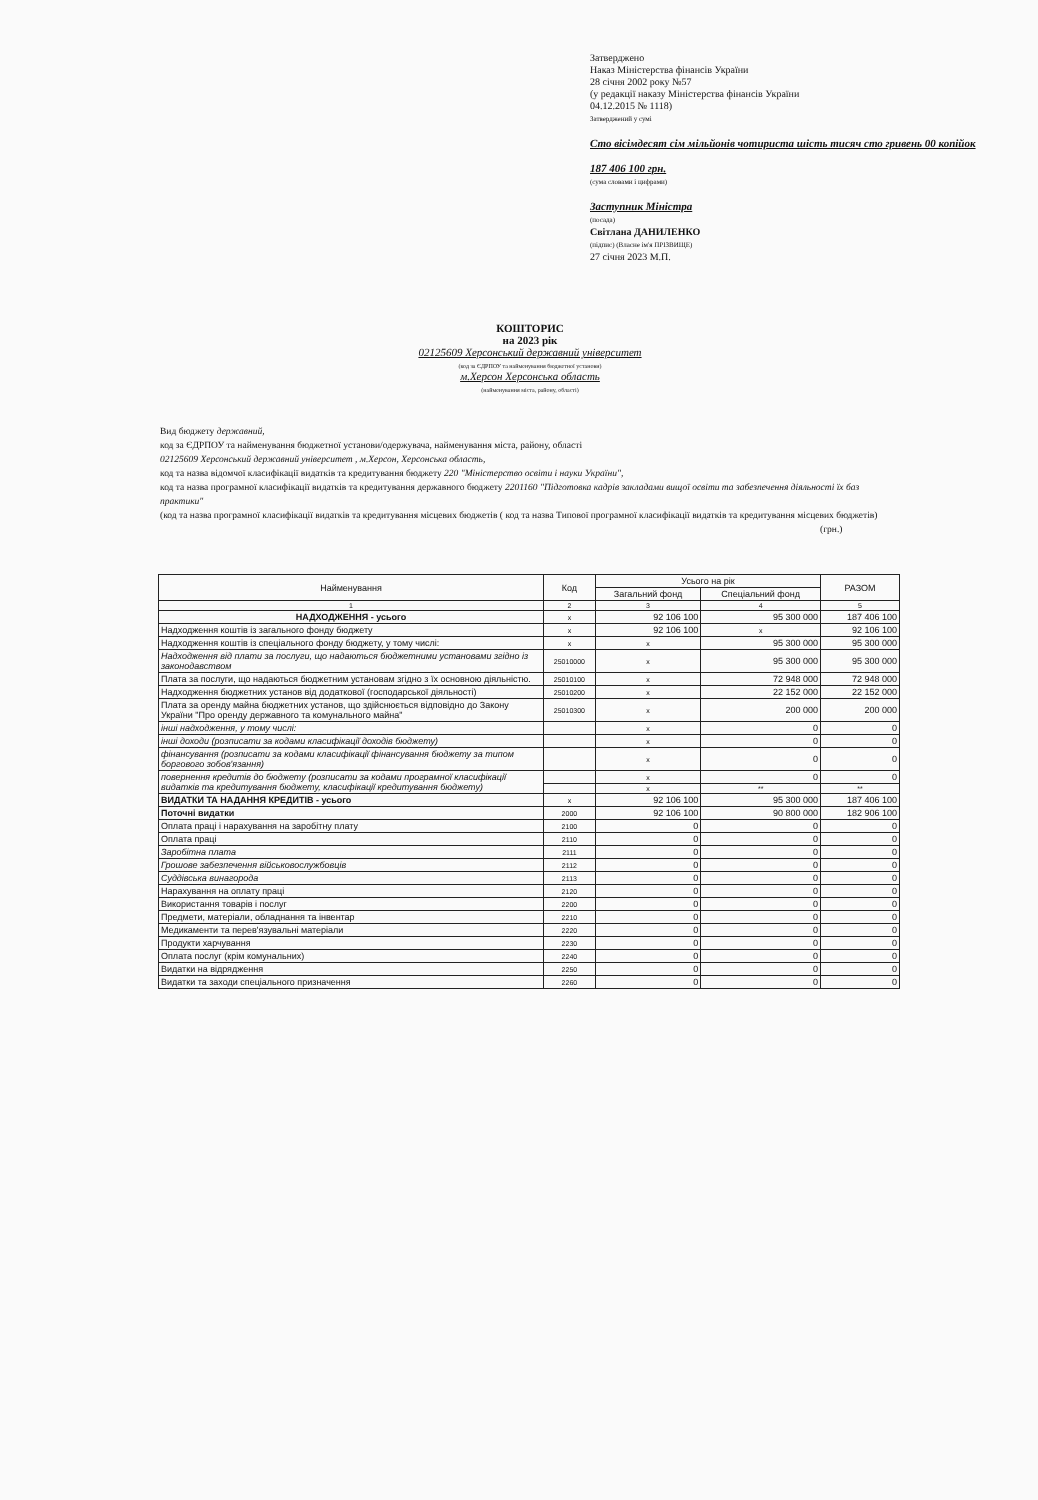Затверджено
Наказ Міністерства фінансів України
28 січня 2002 року №57
(у редакції наказу Міністерства фінансів України
04.12.2015 № 1118)
Затверджений у сумі
Сто вісімдесят сім мільйонів чотириста шість тисяч сто гривень 00 копійок
187 406 100 грн.
(сума словами і цифрами)
Заступник Міністра
(посада)
Світлана ДАНИЛЕНКО
(підпис) (Власне ім'я ПРІЗВИЩЕ)
27 січня 2023 М.П.
КОШТОРИС
на 2023 рік
02125609 Херсонський державний університет
(код за ЄДРПОУ та найменування бюджетної установи)
м.Херсон Херсонська область
(найменування міста, району, області)
Вид бюджету державний,
код за ЄДРПОУ та найменування бюджетної установи/одержувача, найменування міста, району, області
02125609 Херсонський державний університет , м.Херсон, Херсонська область,
код та назва відомчої класифікації видатків та кредитування бюджету 220 "Міністерство освіти і науки України",
код та назва програмної класифікації видатків та кредитування державного бюджету 2201160 "Підготовка кадрів закладами вищої освіти та забезпечення діяльності їх баз практики"
(код та назва програмної класифікації видатків та кредитування місцевих бюджетів ( код та назва Типової програмної класифікації видатків та кредитування місцевих бюджетів)
(грн.)
| Найменування | Код | Усього на рік | | РАЗОМ |
| --- | --- | --- | --- | --- |
| | | Загальний фонд | Спеціальний фонд | |
| 1 | 2 | 3 | 4 | 5 |
| НАДХОДЖЕННЯ - усього | x | 92 106 100 | 95 300 000 | 187 406 100 |
| Надходження коштів із загального фонду бюджету | x | 92 106 100 | x | 92 106 100 |
| Надходження коштів із спеціального фонду бюджету, у тому числі: | x | x | 95 300 000 | 95 300 000 |
| Надходження від плати за послуги, що надаються бюджетними установами згідно із законодавством | 25010000 | x | 95 300 000 | 95 300 000 |
| Плата за послуги, що надаються бюджетним установам згідно з їх основною діяльністю. | 25010100 | x | 72 948 000 | 72 948 000 |
| Надходження бюджетних установ від додаткової (господарської діяльності) | 25010200 | x | 22 152 000 | 22 152 000 |
| Плата за оренду майна бюджетних установ, що здійснюється відповідно до Закону України "Про оренду державного та комунального майна" | 25010300 | x | 200 000 | 200 000 |
| інші надходження, у тому числі: | | x | 0 | 0 |
| інші доходи (розписати за кодами класифікації доходів бюджету) | | x | 0 | 0 |
| фінансування (розписати за кодами класифікації фінансування бюджету за типом боргового зобов'язання) | | x | 0 | 0 |
| повернення кредитів до бюджету (розписати за кодами програмної класифікації видатків та кредитування бюджету, класифікації кредитування бюджету) | | x | 0 | 0 |
| | | x | ** | ** |
| ВИДАТКИ ТА НАДАННЯ КРЕДИТІВ - усього | x | 92 106 100 | 95 300 000 | 187 406 100 |
| Поточні видатки | 2000 | 92 106 100 | 90 800 000 | 182 906 100 |
| Оплата праці і нарахування на заробітну плату | 2100 | 0 | 0 | 0 |
| Оплата праці | 2110 | 0 | 0 | 0 |
| Заробітна плата | 2111 | 0 | 0 | 0 |
| Грошове забезпечення військовослужбовців | 2112 | 0 | 0 | 0 |
| Суддівська винагорода | 2113 | 0 | 0 | 0 |
| Нарахування на оплату праці | 2120 | 0 | 0 | 0 |
| Використання товарів і послуг | 2200 | 0 | 0 | 0 |
| Предмети, матеріали, обладнання та інвентар | 2210 | 0 | 0 | 0 |
| Медикаменти та перев'язувальні матеріали | 2220 | 0 | 0 | 0 |
| Продукти харчування | 2230 | 0 | 0 | 0 |
| Оплата послуг (крім комунальних) | 2240 | 0 | 0 | 0 |
| Видатки на відрядження | 2250 | 0 | 0 | 0 |
| Видатки та заходи спеціального призначення | 2260 | 0 | 0 | 0 |